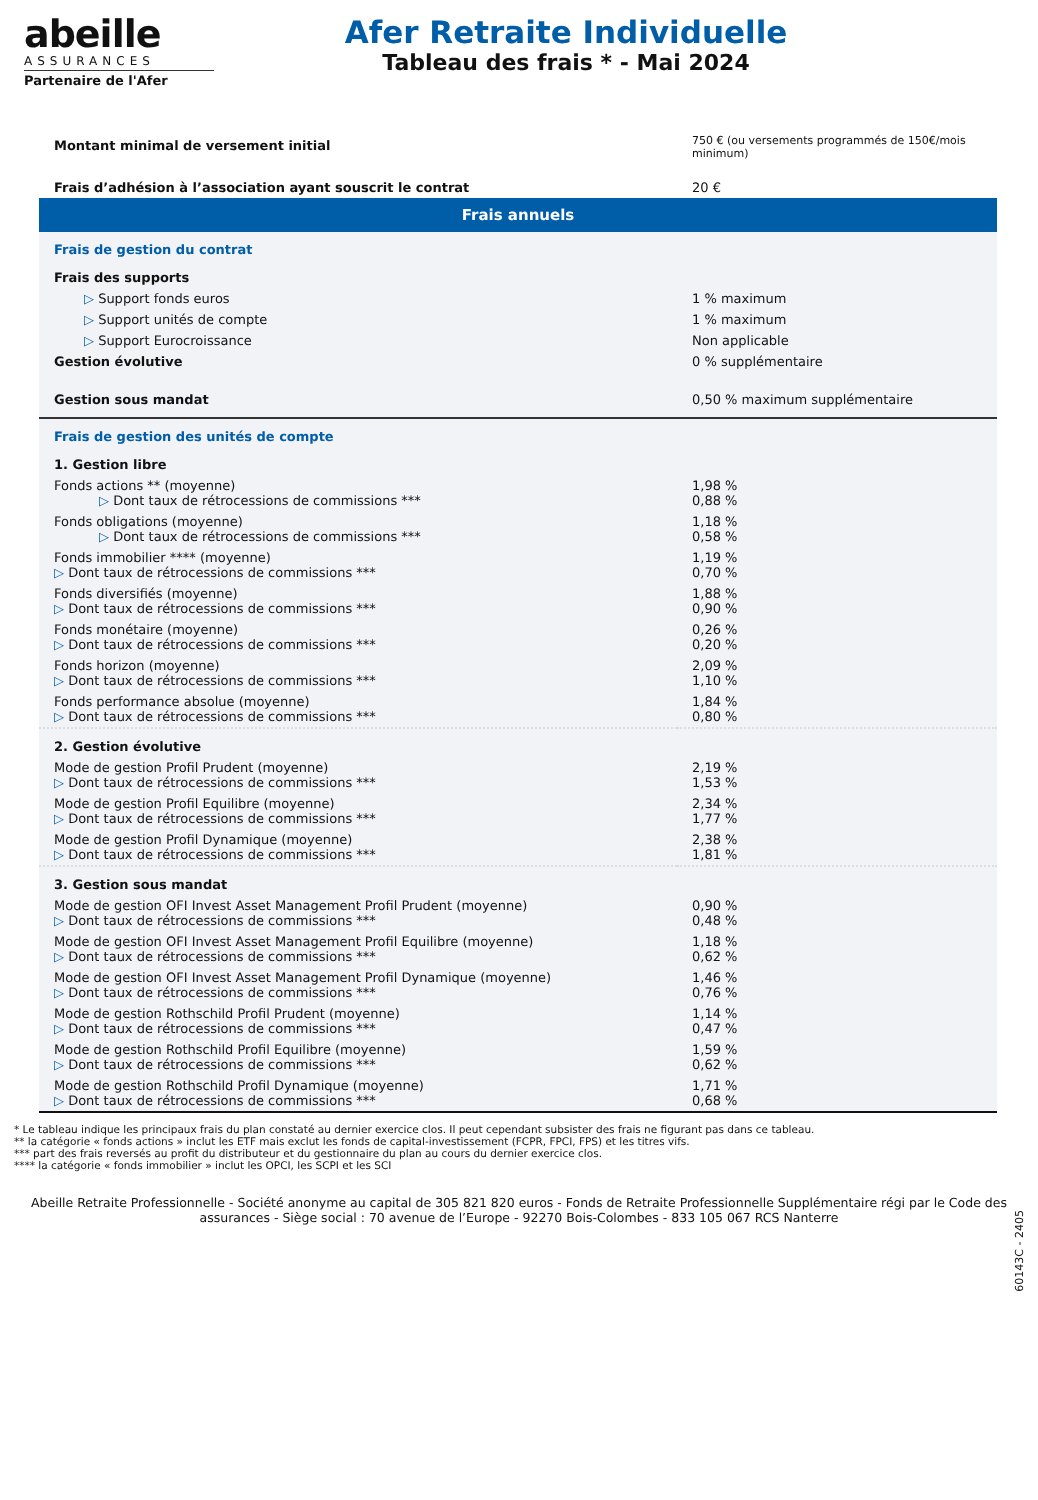abeille
ASSURANCES
Partenaire de l'Afer
Afer Retraite Individuelle
Tableau des frais * - Mai 2024
| Montant minimal de versement initial | 750 € (ou versements programmés de 150€/mois minimum) |
| Frais d’adhésion à l’association ayant souscrit le contrat | 20 € |
| Frais annuels | |
| Frais de gestion du contrat | |
| Frais des supports | |
| ▷ Support fonds euros | 1 % maximum |
| ▷ Support unités de compte | 1 % maximum |
| ▷ Support Eurocroissance | Non applicable |
| Gestion évolutive | 0 % supplémentaire |
| Gestion sous mandat | 0,50 % maximum supplémentaire |
| Frais de gestion des unités de compte | |
| 1. Gestion libre | |
| Fonds actions ** (moyenne) ▷ Dont taux de rétrocessions de commissions *** | 1,98 % 0,88 % |
| Fonds obligations (moyenne) ▷ Dont taux de rétrocessions de commissions *** | 1,18 % 0,58 % |
| Fonds immobilier **** (moyenne) ▷ Dont taux de rétrocessions de commissions *** | 1,19 % 0,70 % |
| Fonds diversifiés (moyenne) ▷ Dont taux de rétrocessions de commissions *** | 1,88 % 0,90 % |
| Fonds monétaire (moyenne) ▷ Dont taux de rétrocessions de commissions *** | 0,26 % 0,20 % |
| Fonds horizon (moyenne) ▷ Dont taux de rétrocessions de commissions *** | 2,09 % 1,10 % |
| Fonds performance absolue (moyenne) ▷ Dont taux de rétrocessions de commissions *** | 1,84 % 0,80 % |
| 2. Gestion évolutive | |
| Mode de gestion Profil Prudent (moyenne) ▷ Dont taux de rétrocessions de commissions *** | 2,19 % 1,53 % |
| Mode de gestion Profil Equilibre (moyenne) ▷ Dont taux de rétrocessions de commissions *** | 2,34 % 1,77 % |
| Mode de gestion Profil Dynamique (moyenne) ▷ Dont taux de rétrocessions de commissions *** | 2,38 % 1,81 % |
| 3. Gestion sous mandat | |
| Mode de gestion OFI Invest Asset Management Profil Prudent (moyenne) ▷ Dont taux de rétrocessions de commissions *** | 0,90 % 0,48 % |
| Mode de gestion OFI Invest Asset Management Profil Equilibre (moyenne) ▷ Dont taux de rétrocessions de commissions *** | 1,18 % 0,62 % |
| Mode de gestion OFI Invest Asset Management Profil Dynamique (moyenne) ▷ Dont taux de rétrocessions de commissions *** | 1,46 % 0,76 % |
| Mode de gestion Rothschild Profil Prudent (moyenne) ▷ Dont taux de rétrocessions de commissions *** | 1,14 % 0,47 % |
| Mode de gestion Rothschild Profil Equilibre (moyenne) ▷ Dont taux de rétrocessions de commissions *** | 1,59 % 0,62 % |
| Mode de gestion Rothschild Profil Dynamique (moyenne) ▷ Dont taux de rétrocessions de commissions *** | 1,71 % 0,68 % |
* Le tableau indique les principaux frais du plan constaté au dernier exercice clos. Il peut cependant subsister des frais ne figurant pas dans ce tableau.
** la catégorie « fonds actions » inclut les ETF mais exclut les fonds de capital-investissement (FCPR, FPCI, FPS) et les titres vifs.
*** part des frais reversés au profit du distributeur et du gestionnaire du plan au cours du dernier exercice clos.
**** la catégorie « fonds immobilier » inclut les OPCI, les SCPI et les SCI
Abeille Retraite Professionnelle - Société anonyme au capital de 305 821 820 euros - Fonds de Retraite Professionnelle Supplémentaire régi par le Code des assurances - Siège social : 70 avenue de l’Europe - 92270 Bois-Colombes - 833 105 067 RCS Nanterre
60143C - 2405